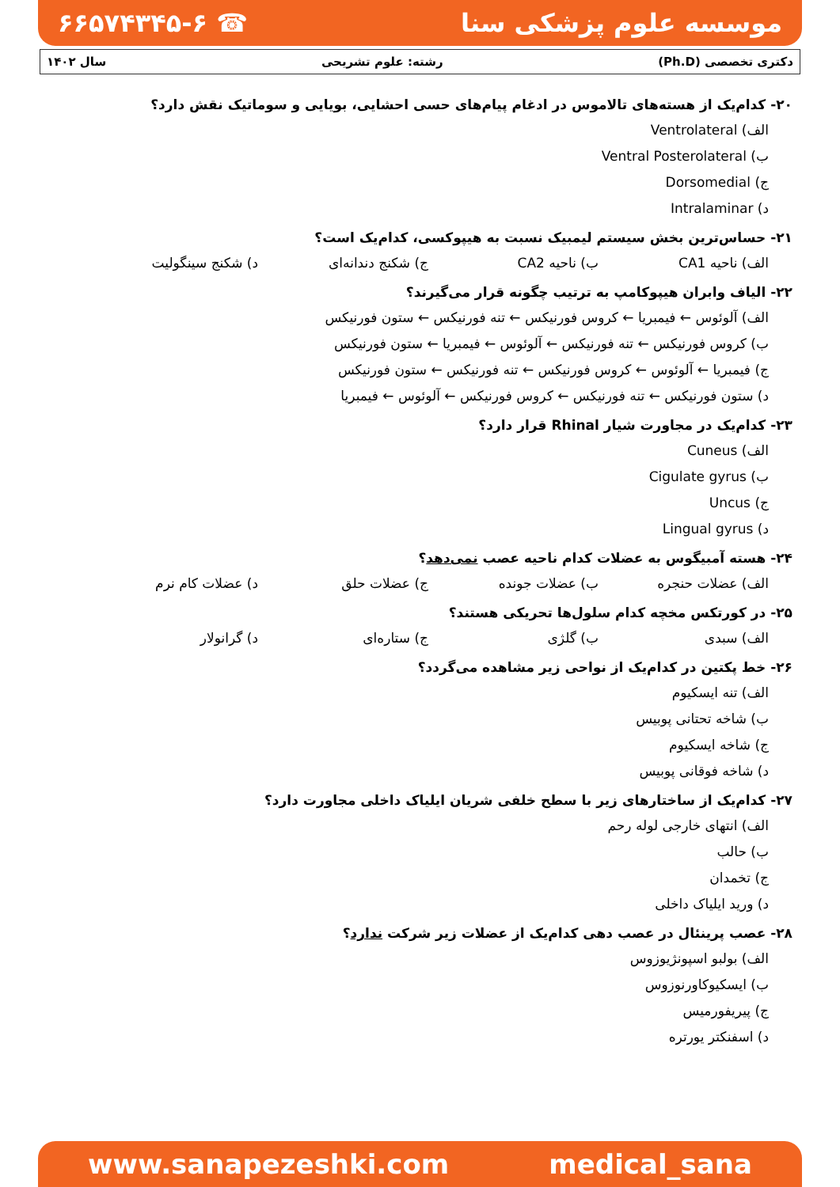موسسه علوم پزشکی سنا ☎ ۶۶۵۷۴۳۴۵-۶
دکتری تخصصی (Ph.D) رشته: علوم تشریحی سال ۱۴۰۲
۲۰- کدام‌یک از هسته‌های تالاموس در ادغام پیام‌های حسی احشایی، بویایی و سوماتیک نقش دارد؟
الف) Ventrolateral
ب) Ventral Posterolateral
ج) Dorsomedial
د) Intralaminar
۲۱- حساس‌ترین بخش سیستم لیمبیک نسبت به هیپوکسی، کدام‌یک است؟
الف) ناحیه CA1 ب) ناحیه CA2 ج) شکنج دندانه‌ای د) شکنج سینگولیت
۲۲- الیاف وابران هیپوکامپ به ترتیب چگونه قرار می‌گیرند؟
الف) آلوئوس ← فیمبریا ← کروس فورنیکس ← تنه فورنیکس ← ستون فورنیکس
ب) کروس فورنیکس ← تنه فورنیکس ← آلوئوس ← فیمبریا ← ستون فورنیکس
ج) فیمبریا ← آلوئوس ← کروس فورنیکس ← تنه فورنیکس ← ستون فورنیکس
د) ستون فورنیکس ← تنه فورنیکس ← کروس فورنیکس ← آلوئوس ← فیمبریا
۲۳- کدام‌یک در مجاورت شیار Rhinal قرار دارد؟
الف) Cuneus
ب) Cigulate gyrus
ج) Uncus
د) Lingual gyrus
۲۴- هسته آمبیگوس به عضلات کدام ناحیه عصب نمی‌دهد؟
الف) عضلات حنجره ب) عضلات جونده ج) عضلات حلق د) عضلات کام نرم
۲۵- در کورتکس مخچه کدام سلول‌ها تحریکی هستند؟
الف) سبدی ب) گلژی ج) ستاره‌ای د) گرانولار
۲۶- خط پکتین در کدام‌یک از نواحی زیر مشاهده می‌گردد؟
الف) تنه ایسکیوم
ب) شاخه تحتانی پوبیس
ج) شاخه ایسکیوم
د) شاخه فوقانی پوبیس
۲۷- کدام‌یک از ساختارهای زیر با سطح خلفی شریان ایلیاک داخلی مجاورت دارد؟
الف) انتهای خارجی لوله رحم
ب) حالب
ج) تخمدان
د) ورید ایلیاک داخلی
۲۸- عصب پرینئال در عصب دهی کدام‌یک از عضلات زیر شرکت ندارد؟
الف) بولبو اسپونژیوزوس
ب) ایسکیوکاورنوزوس
ج) پیریفورمیس
د) اسفنکتر یورتره
www.sanapezeshki.com medical_sana